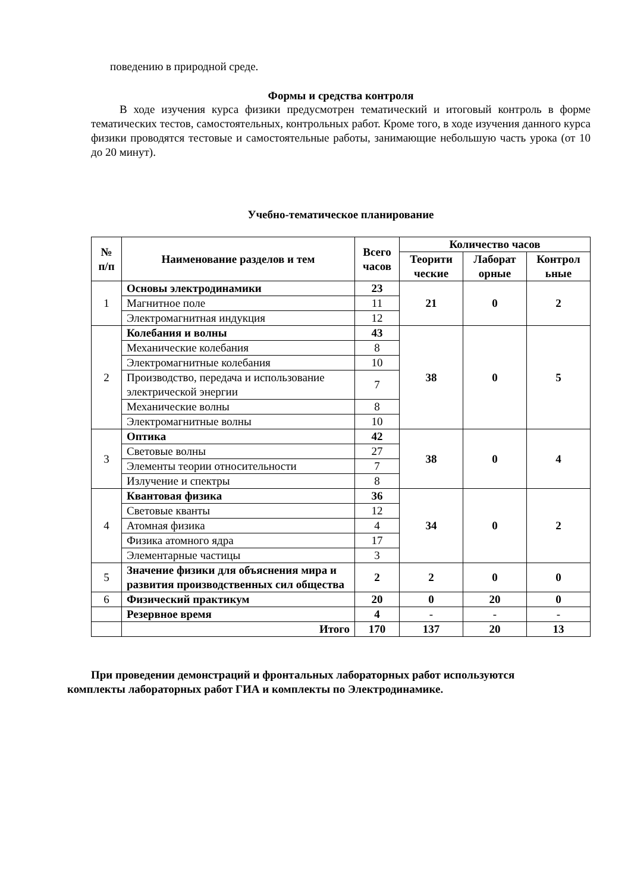поведению в природной среде.
Формы и средства контроля
В ходе изучения курса физики предусмотрен тематический и итоговый контроль в форме тематических тестов, самостоятельных, контрольных работ. Кроме того, в ходе изучения данного курса физики проводятся тестовые и самостоятельные работы, занимающие небольшую часть урока (от 10 до 20 минут).
Учебно-тематическое планирование
| № п/п | Наименование разделов и тем | Всего часов | Количество часов | | |
| --- | --- | --- | --- | --- | --- |
| | | | Теорити ческие | Лаборат орные | Контрол ьные |
| 1 | Основы электродинамики | 23 | 21 | 0 | 2 |
| | Магнитное поле | 11 | | | |
| | Электромагнитная индукция | 12 | | | |
| 2 | Колебания и волны | 43 | 38 | 0 | 5 |
| | Механические колебания | 8 | | | |
| | Электромагнитные колебания | 10 | | | |
| | Производство, передача и использование электрической энергии | 7 | | | |
| | Механические волны | 8 | | | |
| | Электромагнитные волны | 10 | | | |
| 3 | Оптика | 42 | 38 | 0 | 4 |
| | Световые волны | 27 | | | |
| | Элементы теории относительности | 7 | | | |
| | Излучение и спектры | 8 | | | |
| 4 | Квантовая физика | 36 | 34 | 0 | 2 |
| | Световые кванты | 12 | | | |
| | Атомная физика | 4 | | | |
| | Физика атомного ядра | 17 | | | |
| | Элементарные частицы | 3 | | | |
| 5 | Значение физики для объяснения мира и развития производственных сил общества | 2 | 2 | 0 | 0 |
| 6 | Физический практикум | 20 | 0 | 20 | 0 |
| | Резервное время | 4 | - | - | - |
| | Итого | 170 | 137 | 20 | 13 |
При проведении демонстраций и фронтальных лабораторных работ используются
комплекты лабораторных работ ГИА и комплекты по Электродинамике.